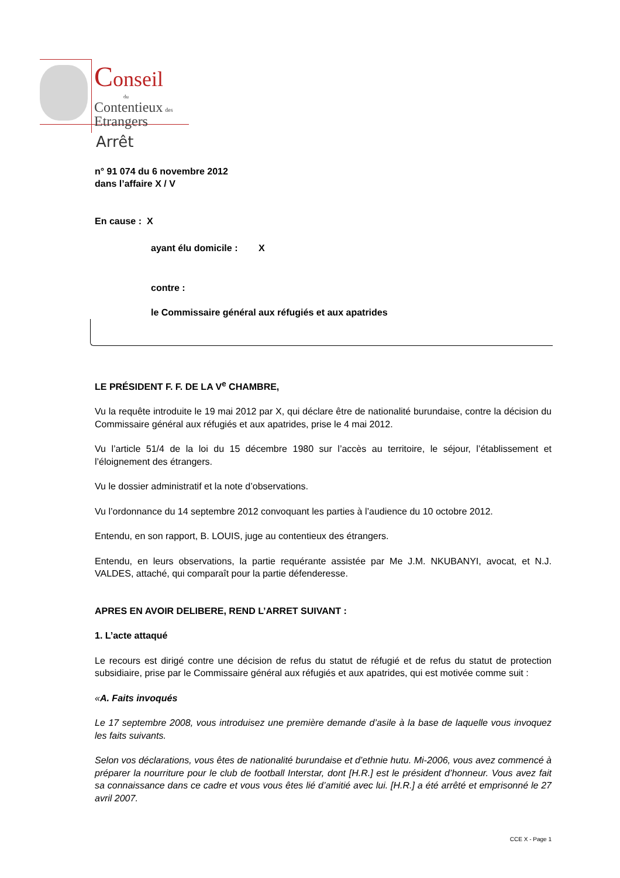Conseil
du
Contentieux des
Etrangers
Arrêt
n° 91 074 du 6 novembre 2012
dans l’affaire X / V
En cause : X
ayant élu domicile : X
contre :
le Commissaire général aux réfugiés et aux apatrides
LE PRÉSIDENT F. F. DE LA V<sup>e</sup> CHAMBRE,
Vu la requête introduite le 19 mai 2012 par X, qui déclare être de nationalité burundaise, contre la décision du Commissaire général aux réfugiés et aux apatrides, prise le 4 mai 2012.
Vu l’article 51/4 de la loi du 15 décembre 1980 sur l’accès au territoire, le séjour, l’établissement et l’éloignement des étrangers.
Vu le dossier administratif et la note d’observations.
Vu l’ordonnance du 14 septembre 2012 convoquant les parties à l’audience du 10 octobre 2012.
Entendu, en son rapport, B. LOUIS, juge au contentieux des étrangers.
Entendu, en leurs observations, la partie requérante assistée par Me J.M. NKUBANYI, avocat, et N.J. VALDES, attaché, qui comparaît pour la partie défenderesse.
APRES EN AVOIR DELIBERE, REND L’ARRET SUIVANT :
1. L’acte attaqué
Le recours est dirigé contre une décision de refus du statut de réfugié et de refus du statut de protection subsidiaire, prise par le Commissaire général aux réfugiés et aux apatrides, qui est motivée comme suit :
«A. Faits invoqués
Le 17 septembre 2008, vous introduisez une première demande d’asile à la base de laquelle vous invoquez les faits suivants.
Selon vos déclarations, vous êtes de nationalité burundaise et d’ethnie hutu. Mi-2006, vous avez commencé à préparer la nourriture pour le club de football Interstar, dont [H.R.] est le président d’honneur. Vous avez fait sa connaissance dans ce cadre et vous vous êtes lié d’amitié avec lui. [H.R.] a été arrêté et emprisonné le 27 avril 2007.
CCE X - Page 1